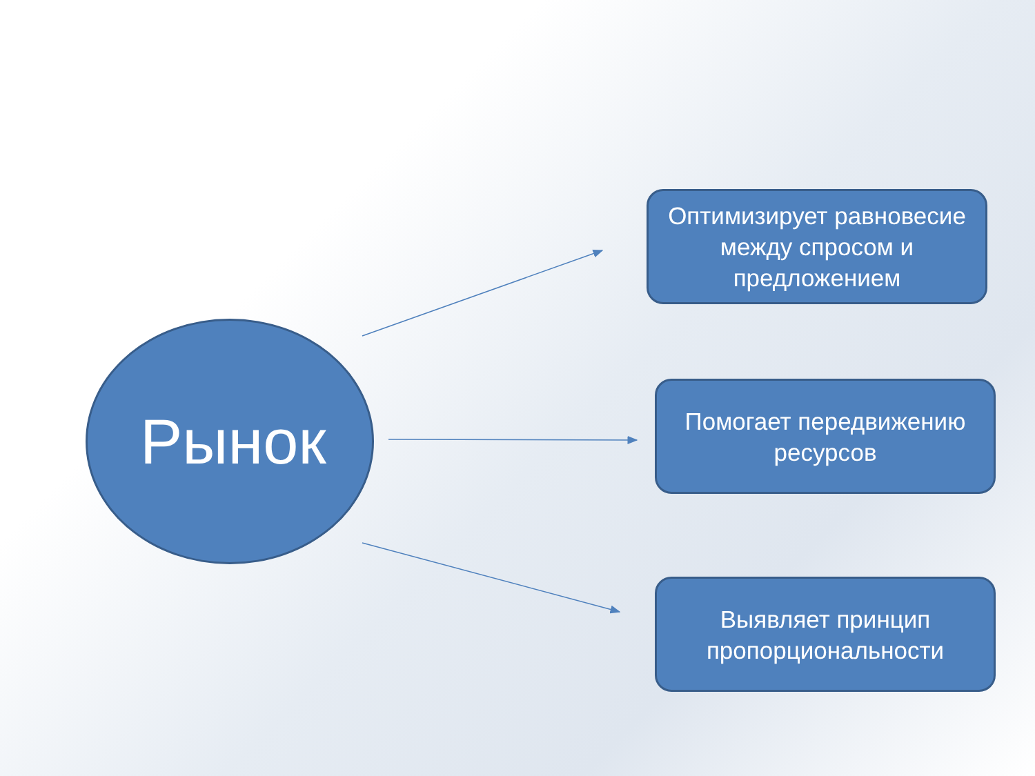Рынок
Оптимизирует равновесие между спросом и предложением
Помогает передвижению ресурсов
Выявляет принцип пропорциональности